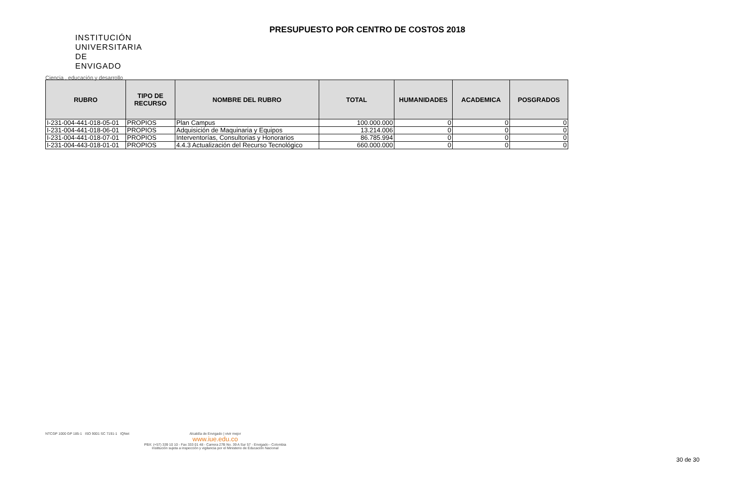INSTITUCIÓN
UNIVERSITARIA
DE ENVIGADO
Ciencia , educación y desarrollo
PRESUPUESTO POR CENTRO DE COSTOS 2018
| RUBRO | TIPO DE RECURSO | NOMBRE DEL RUBRO | TOTAL | HUMANIDADES | ACADEMICA | POSGRADOS |
| --- | --- | --- | --- | --- | --- | --- |
| I-231-004-441-018-05-01 | PROPIOS | Plan Campus | 100.000.000 | 0 | 0 | 0 |
| I-231-004-441-018-06-01 | PROPIOS | Adquisición de Maquinaria y Equipos | 13.214.006 | 0 | 0 | 0 |
| I-231-004-441-018-07-01 | PROPIOS | Interventorías, Consultorias y Honorarios | 86.785.994 | 0 | 0 | 0 |
| I-231-004-443-018-01-01 | PROPIOS | 4.4.3 Actualización del Recurso Tecnológico | 660.000.000 | 0 | 0 | 0 |
NTCGP 1000 GP 185-1 ISO 9001 SC 7191-1 IQNet
Alcaldía de Envigado | vivir mejor
www.iue.edu.co
PBX: (+57) 339 10 10 - Fax 333 01 48 - Carrera 27B No. 39 A Sur 57 - Envigado - Colombia
Institución sujeta a inspección y vigilancia por el Ministerio de Educación Nacional
30 de 30